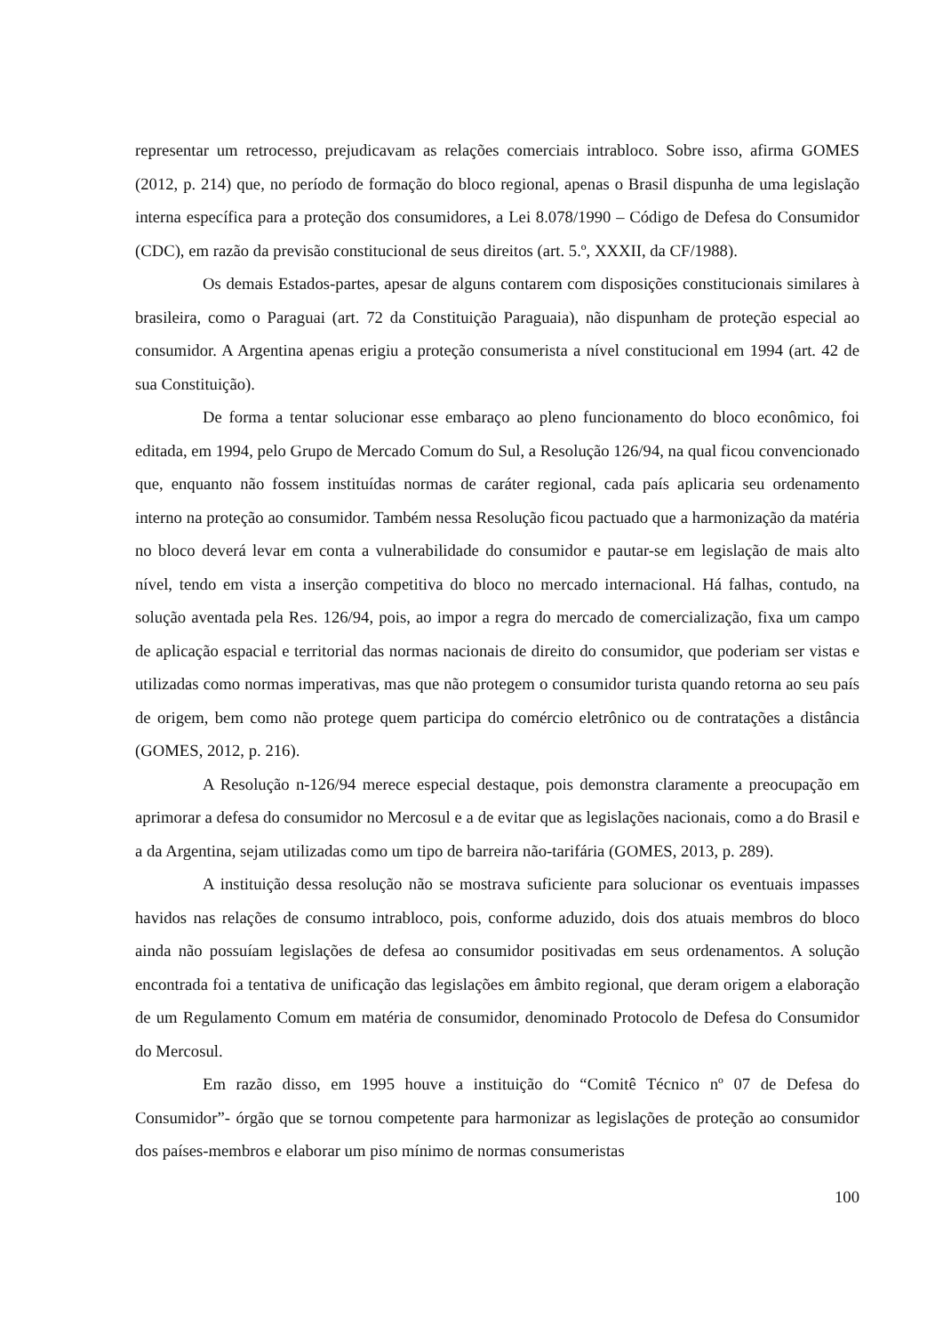representar um retrocesso, prejudicavam as relações comerciais intrabloco. Sobre isso, afirma GOMES (2012, p. 214) que, no período de formação do bloco regional, apenas o Brasil dispunha de uma legislação interna específica para a proteção dos consumidores, a Lei 8.078/1990 – Código de Defesa do Consumidor (CDC), em razão da previsão constitucional de seus direitos (art. 5.º, XXXII, da CF/1988).
Os demais Estados-partes, apesar de alguns contarem com disposições constitucionais similares à brasileira, como o Paraguai (art. 72 da Constituição Paraguaia), não dispunham de proteção especial ao consumidor. A Argentina apenas erigiu a proteção consumerista a nível constitucional em 1994 (art. 42 de sua Constituição).
De forma a tentar solucionar esse embaraço ao pleno funcionamento do bloco econômico, foi editada, em 1994, pelo Grupo de Mercado Comum do Sul, a Resolução 126/94, na qual ficou convencionado que, enquanto não fossem instituídas normas de caráter regional, cada país aplicaria seu ordenamento interno na proteção ao consumidor. Também nessa Resolução ficou pactuado que a harmonização da matéria no bloco deverá levar em conta a vulnerabilidade do consumidor e pautar-se em legislação de mais alto nível, tendo em vista a inserção competitiva do bloco no mercado internacional. Há falhas, contudo, na solução aventada pela Res. 126/94, pois, ao impor a regra do mercado de comercialização, fixa um campo de aplicação espacial e territorial das normas nacionais de direito do consumidor, que poderiam ser vistas e utilizadas como normas imperativas, mas que não protegem o consumidor turista quando retorna ao seu país de origem, bem como não protege quem participa do comércio eletrônico ou de contratações a distância (GOMES, 2012, p. 216).
A Resolução n-126/94 merece especial destaque, pois demonstra claramente a preocupação em aprimorar a defesa do consumidor no Mercosul e a de evitar que as legislações nacionais, como a do Brasil e a da Argentina, sejam utilizadas como um tipo de barreira não-tarifária (GOMES, 2013, p. 289).
A instituição dessa resolução não se mostrava suficiente para solucionar os eventuais impasses havidos nas relações de consumo intrabloco, pois, conforme aduzido, dois dos atuais membros do bloco ainda não possuíam legislações de defesa ao consumidor positivadas em seus ordenamentos. A solução encontrada foi a tentativa de unificação das legislações em âmbito regional, que deram origem a elaboração de um Regulamento Comum em matéria de consumidor, denominado Protocolo de Defesa do Consumidor do Mercosul.
Em razão disso, em 1995 houve a instituição do “Comitê Técnico nº 07 de Defesa do Consumidor”- órgão que se tornou competente para harmonizar as legislações de proteção ao consumidor dos países-membros e elaborar um piso mínimo de normas consumeristas
100